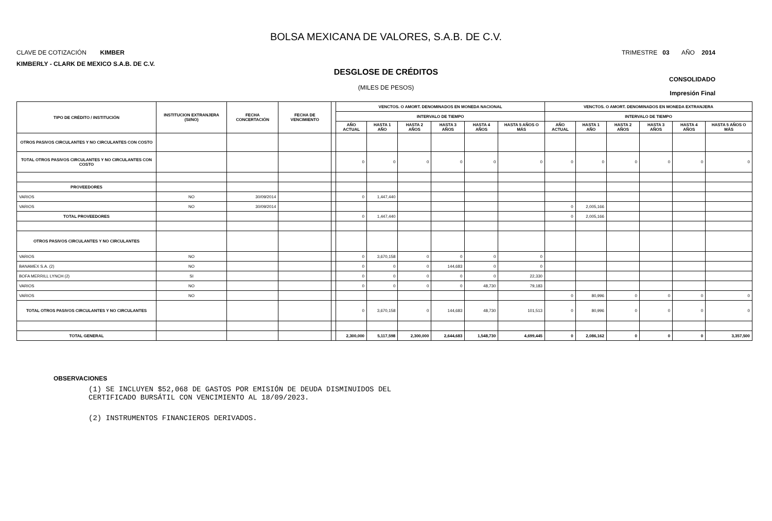BOLSA MEXICANA DE VALORES, S.A.B. DE C.V.
CLAVE DE COTIZACIÓN KIMBER TRIMESTRE 03 AÑO 2014
KIMBERLY - CLARK DE MEXICO S.A.B. DE C.V.
DESGLOSE DE CRÉDITOS
(MILES DE PESOS)
CONSOLIDADO
Impresión Final
| TIPO DE CRÉDITO / INSTITUCIÓN | INSTITUCION EXTRANJERA (SI/NO) | FECHA CONCERTACIÓN | FECHA DE VENCIMIENTO | | VENCTOS. O AMORT. DENOMINADOS EN MONEDA NACIONAL | | | | | | VENCTOS. O AMORT. DENOMINADOS EN MONEDA EXTRANJERA | | | | | |
| --- | --- | --- | --- | --- | --- | --- | --- | --- | --- | --- | --- | --- | --- | --- | --- | --- |
| | | | | | INTERVALO DE TIEMPO | | | | | | INTERVALO DE TIEMPO | | | | | |
| | | | | | AÑO ACTUAL | HASTA 1 AÑO | HASTA 2 AÑOS | HASTA 3 AÑOS | HASTA 4 AÑOS | HASTA 5 AÑOS O MÁS | AÑO ACTUAL | HASTA 1 AÑO | HASTA 2 AÑOS | HASTA 3 AÑOS | HASTA 4 AÑOS | HASTA 5 AÑOS O MÁS |
| OTROS PASIVOS CIRCULANTES Y NO CIRCULANTES CON COSTO | | | | | | | | | | | | | | | | |
| TOTAL OTROS PASIVOS CIRCULANTES Y NO CIRCULANTES CON COSTO | | | | | 0 | 0 | 0 | 0 | 0 | 0 | 0 | 0 | 0 | 0 | 0 | 0 |
| PROVEEDORES | | | | | | | | | | | | | | | | |
| VARIOS | NO | 30/09/2014 | | | 0 | 1,447,440 | | | | | | | | | | |
| VARIOS | NO | 30/09/2014 | | | | | | | | | 0 | 2,005,166 | | | | |
| TOTAL PROVEEDORES | | | | | 0 | 1,447,440 | | | | | 0 | 2,005,166 | | | | |
| OTROS PASIVOS CIRCULANTES Y NO CIRCULANTES | | | | | | | | | | | | | | | | |
| VARIOS | NO | | | | 0 | 3,670,158 | 0 | 0 | 0 | 0 | | | | | | |
| BANAMEX S.A. (2) | NO | | | | 0 | 0 | 0 | 144,683 | 0 | 0 | | | | | | |
| BOFA MERRILL LYNCH (2) | SI | | | | 0 | 0 | 0 | 0 | 0 | 22,330 | | | | | | |
| VARIOS | NO | | | | 0 | 0 | 0 | 0 | 48,730 | 79,183 | | | | | | |
| VARIOS | NO | | | | | | | | | | 0 | 80,996 | 0 | 0 | 0 | 0 |
| TOTAL OTROS PASIVOS CIRCULANTES Y NO CIRCULANTES | | | | | 0 | 3,670,158 | 0 | 144,683 | 48,730 | 101,513 | 0 | 80,996 | 0 | 0 | 0 | 0 |
| TOTAL GENERAL | | | | | 2,300,000 | 5,117,598 | 2,300,000 | 2,644,683 | 1,548,730 | 4,699,445 | 0 | 2,086,162 | 0 | 0 | 0 | 3,357,500 |
OBSERVACIONES
(1) SE INCLUYEN $52,068 DE GASTOS POR EMISIÓN DE DEUDA DISMINUIDOS DEL
CERTIFICADO BURSÁTIL CON VENCIMIENTO AL 18/09/2023.
(2) INSTRUMENTOS FINANCIEROS DERIVADOS.